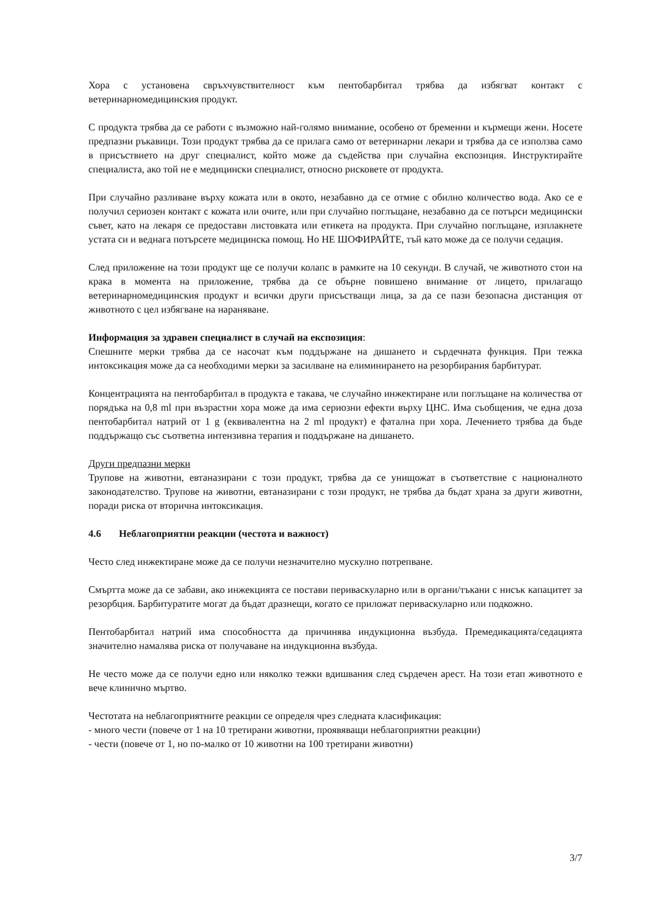Хора с установена свръхчувствителност към пентобарбитал трябва да избягват контакт с ветеринарномедицинския продукт.
С продукта трябва да се работи с възможно най-голямо внимание, особено от бременни и кърмещи жени. Носете предпазни ръкавици. Този продукт трябва да се прилага само от ветеринарни лекари и трябва да се използва само в присъствието на друг специалист, който може да съдейства при случайна експозиция. Инструктирайте специалиста, ако той не е медицински специалист, относно рисковете от продукта.
При случайно разливане върху кожата или в окото, незабавно да се отмие с обилно количество вода. Ако се е получил сериозен контакт с кожата или очите, или при случайно поглъщане, незабавно да се потърси медицински съвет, като на лекаря се предостави листовката или етикета на продукта. При случайно поглъщане, изплакнете устата си и веднага потърсете медицинска помощ. Но НЕ ШОФИРАЙТЕ, тъй като може да се получи седация.
След приложение на този продукт ще се получи колапс в рамките на 10 секунди. В случай, че животното стои на крака в момента на приложение, трябва да се обърне повишено внимание от лицето, прилагащо ветеринарномедицинския продукт и всички други присъстващи лица, за да се пази безопасна дистанция от животното с цел избягване на нараняване.
Информация за здравен специалист в случай на експозиция:
Спешните мерки трябва да се насочат към поддържане на дишането и сърдечната функция. При тежка интоксикация може да са необходими мерки за засилване на елиминирането на резорбирания барбитурат.
Концентрацията на пентобарбитал в продукта е такава, че случайно инжектиране или поглъщане на количества от порядъка на 0,8 ml при възрастни хора може да има сериозни ефекти върху ЦНС. Има съобщения, че една доза пентобарбитал натрий от 1 g (еквивалентна на 2 ml продукт) е фатална при хора. Лечението трябва да бъде поддържащо със съответна интензивна терапия и поддържане на дишането.
Други предпазни мерки
Трупове на животни, евтаназирани с този продукт, трябва да се унищожат в съответствие с националното законодателство. Трупове на животни, евтаназирани с този продукт, не трябва да бъдат храна за други животни, поради риска от вторична интоксикация.
4.6 Неблагоприятни реакции (честота и важност)
Често след инжектиране може да се получи незначително мускулно потрепване.
Смъртта може да се забави, ако инжекцията се постави периваскуларно или в органи/тъкани с нисък капацитет за резорбция. Барбитуратите могат да бъдат дразнещи, когато се приложат периваскуларно или подкожно.
Пентобарбитал натрий има способността да причинява индукционна възбуда. Премедикацията/седацията значително намалява риска от получаване на индукционна възбуда.
Не често може да се получи едно или няколко тежки вдишвания след сърдечен арест. На този етап животното е вече клинично мъртво.
Честотата на неблагоприятните реакции се определя чрез следната класификация:
- много чести (повече от 1 на 10 третирани животни, проявяващи неблагоприятни реакции)
- чести (повече от 1, но по-малко от 10 животни на 100 третирани животни)
3/7